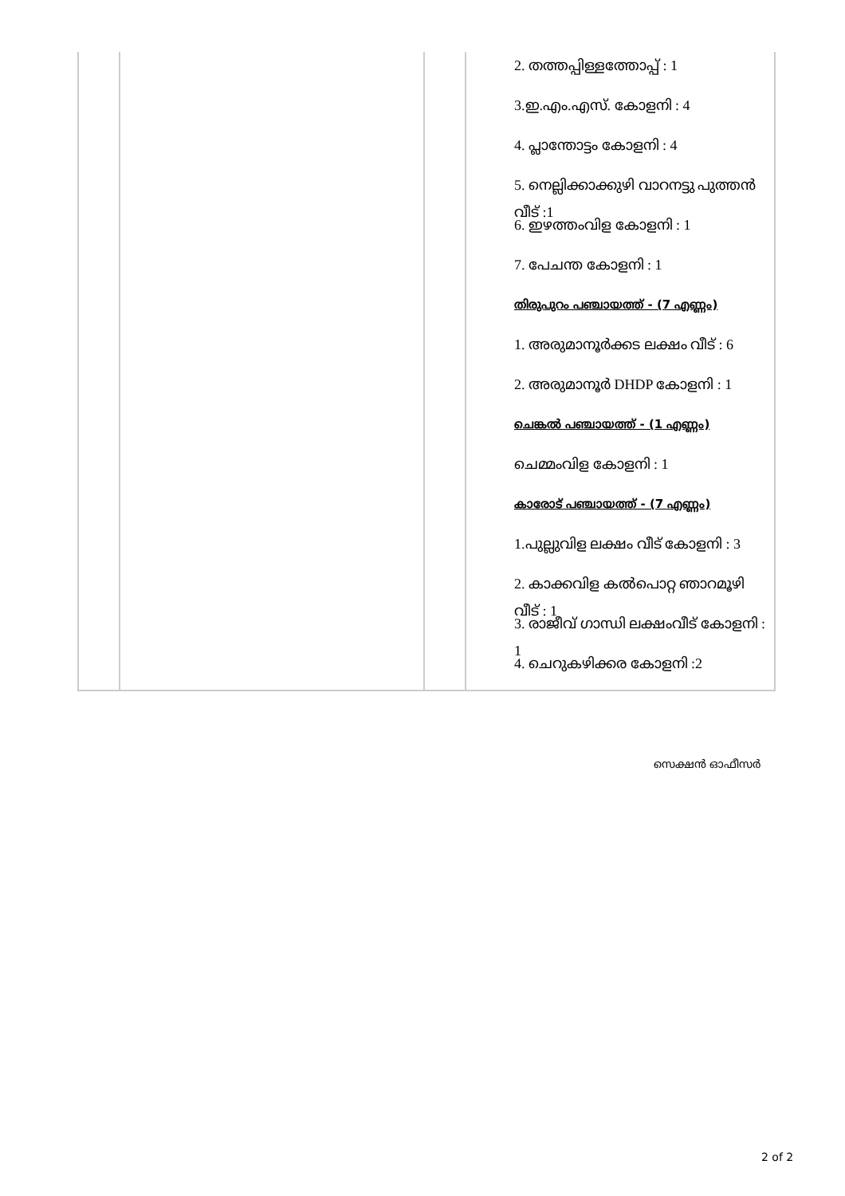| | | | 2. തത്തപ്പിള്ളത്തോപ്പ് : 1 3.ഇ.എം.എസ്. കോളനി : 4 4. പ്ലാന്തോട്ടം കോളനി : 4 5. നെല്ലിക്കാക്കുഴി വാറനട്ടു പുത്തൻ വീട് :1 6. ഇഴത്തംവിള കോളനി : 1 7. പേചന്ത കോളനി : 1 തിരുപുറം പഞ്ചായത്ത് - (7 എണ്ണം) 1. അരുമാനൂർക്കട ലക്ഷം വീട് : 6 2. അരുമാനൂർ DHDP കോളനി : 1 ചെങ്കൽ പഞ്ചായത്ത് - (1 എണ്ണം) ചെമ്മംവിള കോളനി : 1 കാരോട് പഞ്ചായത്ത് - (7 എണ്ണം) 1.പുല്ലുവിള ലക്ഷം വീട് കോളനി : 3 2. കാക്കവിള കൽപൊറ്റ ഞാറമൂഴി വീട് : 1 3. രാജീവ് ഗാന്ധി ലക്ഷംവീട് കോളനി : 1 4. ചെറുകഴിക്കര കോളനി :2 |
സെക്ഷൻ ഓഫീസർ
2 of 2